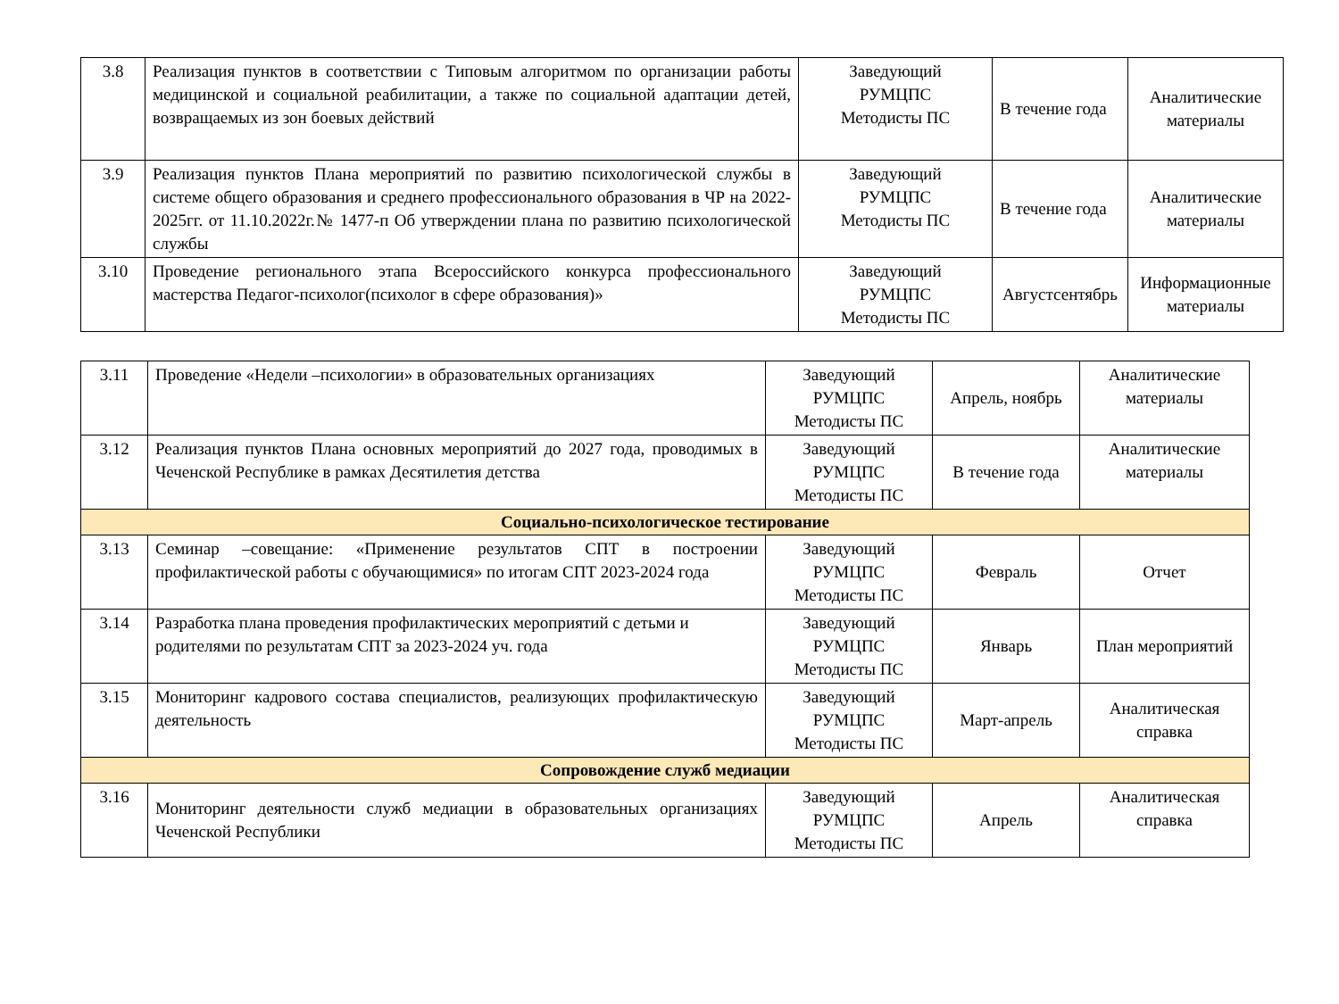| 3.8 | Реализация пунктов в соответствии с Типовым алгоритмом по организации работы медицинской и социальной реабилитации, а также по социальной адаптации детей, возвращаемых из зон боевых действий | Заведующий РУМЦПС Методисты ПС | В течение года | Аналитические материалы |
| 3.9 | Реализация пунктов Плана мероприятий по развитию психологической службы в системе общего образования и среднего профессионального образования в ЧР на 2022-2025гг. от 11.10.2022г.№ 1477-п Об утверждении плана по развитию психологической службы | Заведующий РУМЦПС Методисты ПС | В течение года | Аналитические материалы |
| 3.10 | Проведение регионального этапа Всероссийского конкурса профессионального мастерства Педагог-психолог(психолог в сфере образования)» | Заведующий РУМЦПС Методисты ПС | Августсентябрь | Информационные материалы |
| 3.11 | Проведение «Недели –психологии» в образовательных организациях | Заведующий РУМЦПС Методисты ПС | Апрель, ноябрь | Аналитические материалы |
| 3.12 | Реализация пунктов Плана основных мероприятий до 2027 года, проводимых в Чеченской Республике в рамках Десятилетия детства | Заведующий РУМЦПС Методисты ПС | В течение года | Аналитические материалы |
| Социально-психологическое тестирование | | | | |
| 3.13 | Семинар –совещание: «Применение результатов СПТ в построении профилактической работы с обучающимися» по итогам СПТ 2023-2024 года | Заведующий РУМЦПС Методисты ПС | Февраль | Отчет |
| 3.14 | Разработка плана проведения профилактических мероприятий с детьми и родителями по результатам СПТ за 2023-2024 уч. года | Заведующий РУМЦПС Методисты ПС | Январь | План мероприятий |
| 3.15 | Мониторинг кадрового состава специалистов, реализующих профилактическую деятельность | Заведующий РУМЦПС Методисты ПС | Март-апрель | Аналитическая справка |
| Сопровождение служб медиации | | | | |
| 3.16 | Мониторинг деятельности служб медиации в образовательных организациях Чеченской Республики | Заведующий РУМЦПС Методисты ПС | Апрель | Аналитическая справка |